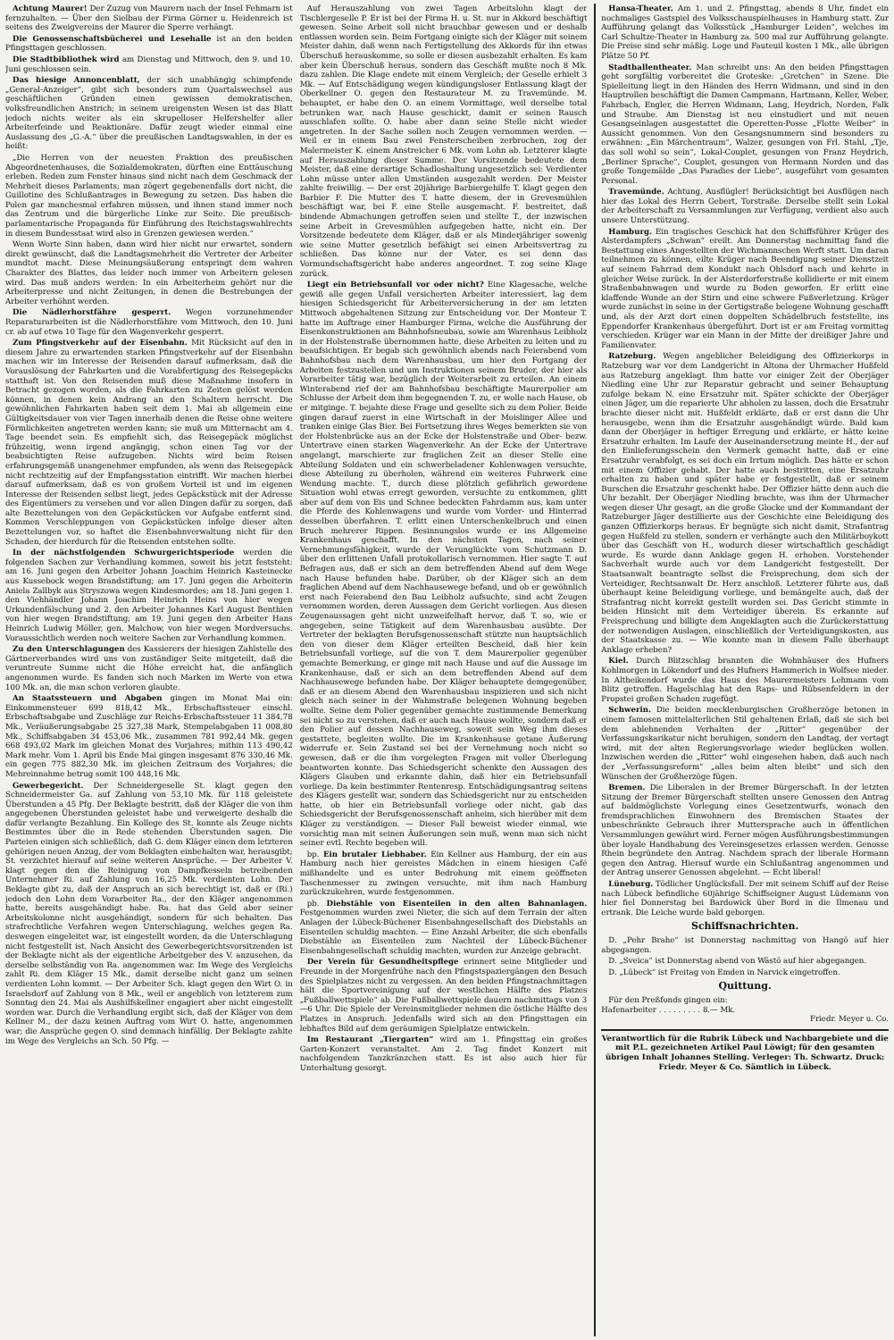Achtung Maurer! Der Zuzug von Maurern nach der Insel Fehmarn ist fernzuhalten. — Über den Sielbau der Firma Görner u. Heidenreich ist seitens des Zweigvereins der Maurer die Sperre verhängt.
Die Genossenschaftsbücherei und Lesehalle ist an den beiden Pfingsttagen geschlossen.
Die Stadtbibliothek wird am Dienstag und Mittwoch, den 9. und 10. Juni geschlossen sein.
Das hiesige Annoncenblatt, der sich unabhängig schimpfende „General-Anzeiger“, gibt sich besonders zum Quartalswechsel aus geschäftlichen Gründen einen gewissen demokratischen, volksfreundlichen Anstrich; in seinem ureigensten Wesen ist das Blatt jedoch nichts weiter als ein skrupelloser Helfershelfer aller Arbeiterfeinde und Reaktionäre. Dafür zeugt wieder einmal eine Auslassung des „G.-A.“ über die preußischen Landtagswahlen, in der es heißt:
„Die Herren von der neuesten Fraktion des preußischen Abgeordnetenhauses, die Sozialdemokraten, dürften eine Enttäuschung erleben. Reden zum Fenster hinaus sind nicht nach dem Geschmack der Mehrheit dieses Parlaments; man zögert gegebenenfalls dort nicht, die Guillotine des Schlußantrages in Bewegung zu setzen. Das haben die Polen gar manchesmal erfahren müssen, und ihnen stand immer noch das Zentrum und die bürgerliche Linke zur Seite. Die preußisch-parlamentarische Propaganda für Einführung des Reichstagswahlrechts in diesem Bundesstaat wird also in Grenzen gewiesen werden.“
Wenn Worte Sinn haben, dann wird hier nicht nur erwartet, sondern direkt gewünscht, daß die Landtagsmehrheit die Vertreter der Arbeiter mundtot macht. Diese Meinungsäußerung entspringt dem wahren Charakter des Blattes, das leider noch immer von Arbeitern gelesen wird. Das muß anders werden: In ein Arbeiterheim gehört nur die Arbeiterpresse und nicht Zeitungen, in denen die Bestrebungen der Arbeiter verhöhnt werden.
Die Nädlerhorstfähre gesperrt. Wegen vorzunehmender Reparaturarbeiten ist die Nädlerhorstfähre vom Mittwoch, den 10. Juni cr. ab auf etwa 10 Tage für den Wagenverkehr gesperrt.
Zum Pfingstverkehr auf der Eisenbahn. Mit Rücksicht auf den in diesem Jahre zu erwartenden starken Pfingstverkehr auf der Eisenbahn machen wir im Interesse der Reisenden darauf aufmerksam, daß die Vorauslösung der Fahrkarten und die Vorabfertigung des Reisegepäcks statthaft ist. Von den Reisenden muß diese Maßnahme insofern in Betracht gezogen worden, als die Fahrkarten zu Zeiten gelöst werden können, in denen kein Andrang an den Schaltern herrscht. Die gewöhnlichen Fahrkarten haben seit dem 1. Mai ab allgemein eine Gültigkeitsdauer von vier Tagen innerhalb denen die Reise ohne weitere Förmlichkeiten angetreten werden kann; sie muß um Mitternacht am 4. Tage beendet sein. Es empfiehlt sich, das Reisegepäck möglichst frühzeitig, wenn irgend angängig, schon einen Tag vor der beabsichtigten Reise aufzugeben. Nichts wird beim Reisen erfahrungsgemäß unangenehmer empfunden, als wenn das Reisegepäck nicht rechtzeitig auf der Empfangsstation eintrifft. Wir machen hierbei darauf aufmerksam, daß es von großem Vorteil ist und im eigenen Interesse der Reisenden selbst liegt, jedes Gepäckstück mit der Adresse des Eigentümers zu versehen und vor allen Dingen dafür zu sorgen, daß alte Bezettelungen von den Gepäckstücken vor Aufgabe entfernt sind. Kommen Verschleppungen von Gepäckstücken infolge dieser alten Bezettelungen vor, so haftet die Eisenbahnverwaltung nicht für den Schaden, der hierdurch für die Reisenden entstehen sollte.
In der nächstfolgenden Schwurgerichtsperiode werden die folgenden Sachen zur Verhandlung kommen, soweit bis jetzt feststeht: am 16. Juni gegen den Arbeiter Johann Joachim Heinrich Kasteinecke aus Kussebock wegen Brandstiftung; am 17. Juni gegen die Arbeiterin Aniela Zallbyk aus Stryszowa wegen Kindesmordes; am 18. Juni gegen 1. den Viehhändler Johann Joachim Heinrich Heins von hier wegen Urkundenfälschung und 2. den Arbeiter Johannes Karl August Benthien von hier wegen Brandstiftung; am 19. Juni gegen den Arbeiter Hans Heinrich Ludwig Möller, gen. Malchow, von hier wegen Mordversuchs. Voraussichtlich werden noch weitere Sachen zur Verhandlung kommen.
Zu den Unterschlagungen des Kassierers der hiesigen Zahlstelle des Gärtnerverbandes wird uns von zuständiger Seite mitgeteilt, daß die veruntreute Summe nicht die Höhe erreicht hat, die anfänglich angenommen wurde. Es fanden sich noch Marken im Werte von etwa 100 Mk. an, die man schon verloren glaubte.
An Staatssteuern und Abgaben gingen im Monat Mai ein: Einkommensteuer 699 818,42 Mk., Erbschaftssteuer einschl. Erbschaftsabgabe und Zuschläge zur Reichs-Erbschaftssteuer 11 384,78 Mk., Veräußerungsabgabe 25 327,38 Mark, Stempelabgaben 11 008,80 Mk., Schiffsabgaben 34 453,06 Mk., zusammen 781 992,44 Mk. gegen 668 493,02 Mark im gleichen Monat des Vorjahres; mithin 113 490,42 Mark mehr. Vom 1. April bis Ende Mai gingen insgesamt 876 330,46 Mk. ein gegen 775 882,30 Mk. im gleichen Zeitraum des Vorjahres; die Mehreinnahme betrug somit 100 448,16 Mk.
Gewerbegericht. Der Schneidergeselle St. klagt gegen den Schneidermeister Ga. auf Zahlung von 53,10 Mk. für 118 geleistete Überstunden a 45 Pfg. Der Beklagte bestritt, daß der Kläger die von ihm angegebenen Überstunden geleistet habe und verweigerte deshalb die dafür verlangte Bezahlung. Ein Kollege des St. konnte als Zeuge nichts Bestimmtes über die in Rede stehenden Überstunden sagen. Die Parteien einigen sich schließlich, daß G. dem Kläger einen dem letzteren gehörigen neuen Anzug, der vom Beklagten einbehalten war, herausgibt; St. verzichtet hierauf auf seine weiteren Ansprüche. — Der Arbeiter V. klagt gegen den die Reinigung von Dampfkesseln betreibenden Unternehmer Ri. auf Zahlung von 16,25 Mk. verdienten Lohn. Der Beklagte gibt zu, daß der Anspruch an sich berechtigt ist, daß er (Ri.) jedoch den Lohn dem Vorarbeiter Ra., der den Kläger angenommen hatte, bereits ausgehändigt habe. Ra. hat das Geld aber seiner Arbeitskolonne nicht ausgehändigt, sondern für sich behalten. Das strafrechtliche Verfahren wegen Unterschlagung, welches gegen Ra. deswegen eingeleitet war, ist eingestellt worden, da die Unterschlagung nicht festgestellt ist. Nach Ansicht des Gewerbegerichtsvorsitzenden ist der Beklagte nicht als der eigentliche Arbeitgeber des V. anzusehen, da derselbe selbständig von Ra. angenommen war. Im Wege des Vergleichs zahlt Ri. dem Kläger 15 Mk., damit derselbe nicht ganz um seinen verdienten Lohn kommt. — Der Arbeiter Sch. klagt gegen den Wirt O. in Israelsdorf auf Zahlung von 8 Mk., weil er angeblich von letzterem zum Sonntag den 24. Mai als Aushilfskellner engagiert aber nicht eingestellt worden war. Durch die Verhandlung ergibt sich, daß der Kläger von dem Kellner M., der dazu keinen Auftrag vom Wirt O. hatte, angenommen war; die Ansprüche gegen O. sind demnach hinfällig. Der Beklagte zahlte im Wege des Vergleichs an Sch. 50 Pfg. —
Auf Herauszahlung von zwei Tagen Arbeitslohn klagt der Tischlergeselle P. Er ist bei der Firma H. u. St. nur in Akkord beschäftigt gewesen. Seine Arbeit soll nicht brauchbar gewesen und er deshalb entlassen worden sein. Beim Fortgang einigte sich der Kläger mit seinem Meister dahin, daß wenn nach Fertigstellung des Akkords für ihn etwas Überschuß herauskomme, so solle er diesen ausbezahlt erhalten. Es kam aber kein Überschuß heraus, sondern das Geschäft mußte noch 8 Mk. dazu zahlen. Die Klage endete mit einem Vergleich; der Geselle erhielt 3 Mk. — Auf Entschädigung wegen kündigungsloser Entlassung klagt der Oberkellner O. gegen den Restaurateur M. zu Travemünde. M. behauptet, er habe den O. an einem Vormittage, weil derselbe total betrunken war, nach Hause geschickt, damit er seinen Rausch ausschlafen sollte. O. habe aber dann seine Stelle nicht wieder angetreten. In der Sache sollen noch Zeugen vernommen werden. — Weil er in einem Bau zwei Fensterscheiben zerbrochen, zog der Malermeister K. einem Anstreicher 6 Mk. vom Lohn ab. Letzterer klagte auf Herauszahlung dieser Summe. Der Vorsitzende bedeutete dem Meister, daß eine derartige Schadloshaltung ungesetzlich sei: Verdienter Lohn müsse unter allen Umständen ausgezahlt werden. Der Meister zahlte freiwillig. — Der erst 20jährige Barbiergehilfe T. klagt gegen den Barbier F. Die Mutter des T. hatte diesem, der in Grevesmühlen beschäftigt war, bei F. eine Stelle ausgemacht. F. bestreitet, daß bindende Abmachungen getroffen seien und stellte T., der inzwischen seine Arbeit in Grevesmühlen aufgegeben hatte, nicht ein. Der Vorsitzende bedeutete dem Kläger, daß er als Minderjähriger sowenig wie seine Mutter gesetzlich befähigt sei einen Arbeitsvertrag zu schließen. Das könne nur der Vater, es sei denn das Vormundschaftsgericht habe anderes angeordnet. T. zog seine Klage zurück.
Liegt ein Betriebsunfall vor oder nicht? Eine Klagesache, welche gewiß alle gegen Unfall versicherten Arbeiter interessiert, lag dem hiesigen Schiedsgericht für Arbeiterversicherung in der am letzten Mittwoch abgehaltenen Sitzung zur Entscheidung vor. Der Monteur T. hatte im Auftrage einer Hamburger Firma, welche die Ausführung der Eisenkonstruktionen am Bahnhofsneubau, sowie am Warenhaus Leibholz in der Holstenstraße übernommen hatte, diese Arbeiten zu leiten und zu beaufsichtigen. Er begab sich gewöhnlich abends nach Feierabend vom Bahnhofsbau nach dem Warenhausbau, um hier den Fortgang der Arbeiten festzustellen und um Instruktionen seinem Bruder, der hier als Vorarbeiter tätig war, bezüglich der Weiterarbeit zu erteilen. An einem Winterabend rief der am Bahnhofsbau beschäftigte Maurerpolier am Schlusse der Arbeit dem ihm begegnenden T. zu, er wolle nach Hause, ob er mitginge. T. bejahte diese Frage und gesellte sich zu dem Polier. Beide gingen darauf zuerst in eine Wirtschaft in der Moislinger Allee und tranken einige Glas Bier. Bei Fortsetzung ihres Weges bemerkten sie von der Holstenbrücke aus an der Ecke der Holstenstraße und Ober- bezw. Untertrave einen starken Wagenverkehr. An der Ecke der Untertrave angelangt, marschierte zur fraglichen Zeit an dieser Stelle eine Abteilung Soldaten und ein schwerbeladener Kohlenwagen versuchte, diese Abteilung zu überholen, während ein weiteres Fuhrwerk eine Wendung machte. T., durch diese plötzlich gefährlich gewordene Situation wohl etwas erregt geworden, versuchte zu entkommen, glitt aber auf dem von Eis und Schnee bedeckten Fahrdamm aus, kam unter die Pferde des Kohlenwagens und wurde vom Vorder- und Hinterrad desselben überfahren. T. erlitt einen Unterschenkelbruch und einen Bruch mehrerer Rippen. Besinnungslos wurde er ins Allgemeine Krankenhaus geschafft. In den nächsten Tagen, nach seiner Vernehmungsfähigkeit, wurde der Verunglückte vom Schutzmann D. über den erlittenen Unfall protokollarisch vernommen. Hier sagte T. auf Befragen aus, daß er sich an dem betreffenden Abend auf dem Wege nach Hause befunden habe. Darüber, ob der Kläger sich an dem fraglichen Abend auf dem Nachhausewege befand, und ob er gewöhnlich erst nach Feierabend den Bau Leibholz aufsuchte, sind acht Zeugen vernommen worden, deren Aussagen dem Gericht vorliegen. Aus diesen Zeugenaussagen geht nicht unzweifelhaft hervor, daß T. so, wie er angegeben, seine Tätigkeit auf dem Warenhausbau ausübte. Der Vertreter der beklagten Berufsgenossenschaft stützte nun hauptsächlich den von dieser dem Kläger erteilten Bescheid, daß hier kein Betriebsunfall vorliege, auf die von T. dem Maurerpolier gegenüber gemachte Bemerkung, er ginge mit nach Hause und auf die Aussage im Krankenhause, daß er sich an dem betreffenden Abend auf dem Nachhausewege befunden habe. Der Kläger behauptete demgegenüber, daß er an diesem Abend den Warenhausbau inspizieren und sich nicht gleich nach seiner in der Wahmstraße belegenen Wohnung begeben wollte. Seine dem Polier gegenüber gemachte zustimmende Bemerkung sei nicht so zu verstehen, daß er auch nach Hause wollte, sondern daß er den Polier auf dessen Nachhauseweg, soweit sein Weg ihm dieses gestattete, begleiten wollte. Die im Krankenhause getane Äußerung widerrufe er. Sein Zustand sei bei der Vernehmung noch nicht so gewesen, daß er die ihm vorgelegten Fragen mit voller Überlegung beantworten konnte. Das Schiedsgericht schenkte den Aussagen des Klägers Glauben und erkannte dahin, daß hier ein Betriebsunfall vorliege. Da kein bestimmter Rentenresp. Entschädigungsantrag seitens des Klägers gestellt war, sondern das Schiedsgericht nur zu entscheiden hatte, ob hier ein Betriebsunfall vorliege oder nicht, gab das Schiedsgericht der Berufsgenossenschaft anheim, sich hierüber mit dem Kläger zu verständigen. — Dieser Fall beweist wieder einmal, wie vorsichtig man mit seinen Äußerungen sein muß, wenn man sich nicht seiner evtl. Rechte begeben will.
bp. Ein brutaler Liebhaber. Ein Kellner aus Hamburg, der ein aus Hamburg nach hier gereistes Mädchen in einem hiesigen Café mißhandelte und es unter Bedrohung mit einem geöffneten Taschenmesser zu zwingen versuchte, mit ihm nach Hamburg zurückzukehren, wurde festgenommen.
pb. Diebstähle von Eisenteilen in den alten Bahnanlagen. Festgenommen wurden zwei Nieter, die sich auf dem Terrain der alten Anlagen der Lübeck-Büchener Eisenbahngesellschaft des Diebstahls an Eisenteilen schuldig machten. — Eine Anzahl Arbeiter, die sich ebenfalls Diebstähle an Eisenteilen zum Nachteil der Lübeck-Büchener Eisenbahngesellschaft schuldig machten, wurden zur Anzeige gebracht.
Der Verein für Gesundheitspflege erinnert seine Mitglieder und Freunde in der Morgenfrühe nach den Pfingstspaziergängen den Besuch des Spielplatzes nicht zu vergessen. An den beiden Pfingstnachmittagen hält die Sportvereinigung auf der westlichen Hälfte des Platzes „Fußballwettspiele“ ab. Die Fußballwettspiele dauern nachmittags von 3—6 Uhr. Die Spiele der Vereinsmitglieder nehmen die östliche Hälfte des Platzes in Anspruch. Jedenfalls wird sich an den Pfingsttagen ein lebhaftes Bild auf dem geräumigen Spielplatze entwickeln.
Im Restaurant „Tiergarten“ wird am 1. Pfingsttag ein großes Garten-Konzert veranstaltet. Am 2. Tag findet Konzert mit nachfolgendem Tanzkränzchen statt. Es ist also auch hier für Unterhaltung gesorgt.
Hansa-Theater. Am 1. und 2. Pfingsttag, abends 8 Uhr, findet ein nochmaliges Gastspiel des Volksschauspielhauses in Hamburg statt. Zur Aufführung gelangt das Volksstück „Hamburger Leiden“, welches im Carl Schultze-Theater in Hamburg za. 500 mal zur Aufführung gelangte. Die Preise sind sehr mäßig. Loge und Fauteuil kosten 1 Mk., alle übrigen Plätze 50 Pf.
Stadthallentheater. Man schreibt uns: An den beiden Pfingsttagen geht sorgfältig vorbereitet die Groteske: „Gretchen“ in Szene. Die Spielleitung liegt in den Händen des Herrn Widmann, und sind in den Hauptrollen beschäftigt die Damen Campmann, Hartmann, Keller, Weber, Fahrbach, Engler, die Herren Widmann, Lang, Heydrich, Norden, Falk und Straube. Am Dienstag ist neu einstudiert und mit neuen Gesangseinlagen ausgestattet die Operetten-Posse „Flotte Weiber“ in Aussicht genommen. Von den Gesangsnummern sind besonders zu erwähnen: „Ein Märchentraum“, Walzer, gesungen von Frl. Stahl, „Tje, das soll wohl so sein“, Lokal-Couplet, gesungen von Franz Heydrich, „Berliner Sprache“, Couplet, gesungen von Hermann Norden und das große Tongemälde „Das Paradies der Liebe“, ausgeführt vom gesamten Personal.
Travemünde. Achtung, Ausflügler! Berücksichtigt bei Ausflügen nach hier das Lokal des Herrn Gebert, Torstraße. Derselbe stellt sein Lokal der Arbeiterschaft zu Versammlungen zur Verfügung, verdient also auch unsere Unterstützung.
Hamburg. Ein tragisches Geschick hat den Schiffsführer Krüger des Alsterdampfers „Schwan“ ereilt. Am Donnerstag nachmittag fand die Bestattung eines Angestellten der Wichmannschen Werft statt. Um daran teilnehmen zu können, eilte Krüger nach Beendigung seiner Dienstzeit auf seinem Fahrrad dem Kondukt nach Ohlsdorf nach und kehrte in gleicher Weise zurück. In der Alsterdorferstraße kollidierte er mit einem Straßenbahnwagen und wurde zu Boden geworfen. Er erlitt eine klaffende Wunde an der Stirn und eine schwere Fußverletzung. Krüger wurde zunächst in seine in der Gertigstraße belegene Wohnung geschafft und, als der Arzt dort einen doppelten Schädelbruch feststellte, ins Eppendorfer Krankenhaus übergeführt. Dort ist er am Freitag vormittag verschieden. Krüger war ein Mann in der Mitte der dreißiger Jahre und Familienvater.
Ratzeburg. Wegen angeblicher Beleidigung des Offizierkorps in Ratzeburg war vor dem Landgericht in Altona der Uhrmacher Hußfeld aus Ratzeburg angeklagt. Ihm hatte vor einiger Zeit der Oberjäger Niedling eine Uhr zur Reparatur gebracht und seiner Behauptung zufolge bekam N. eine Ersatzuhr mit. Später schickte der Oberjäger einen Jäger, um die reparierte Uhr abholen zu lassen, doch die Ersatzuhr brachte dieser nicht mit. Hußfeldt erklärte, daß er erst dann die Uhr herausgebe, wenn ihm die Ersatzuhr ausgehändigt würde. Bald kam dann der Oberjäger in heftiger Erregung und erklärte, er hätte keine Ersatzuhr erhalten. Im Laufe der Auseinandersetzung meinte H., der auf den Einlieferungsschein den Vermerk gemacht hatte, daß er eine Ersatzuhr verabfolgt, es sei doch ein Irrtum möglich. Das hätte er schon mit einem Offizier gehabt. Der hatte auch bestritten, eine Ersatzuhr erhalten zu haben und später habe er festgestellt, daß er seinem Burschen die Ersatzuhr geschenkt habe. Der Offizier hätte denn auch die Uhr bezahlt. Der Oberjäger Niedling brachte, was ihm der Uhrmacher wegen dieser Uhr gesagt, an die große Glocke und der Kommandant der Ratzeburger Jäger destillierte aus der Geschichte eine Beleidigung des ganzen Offizierkorps heraus. Er begnügte sich nicht damit, Strafantrag gegen Hußfeld zu stellen, sondern er verhängte auch den Militärboykott über das Geschäft von H., wodurch dieser wirtschaftlich geschädigt wurde. Es wurde dann Anklage gegen H. erhoben. Vorstehender Sachverhalt wurde auch vor dem Landgericht festgestellt. Der Staatsanwalt beantragte selbst die Freisprechung, dem sich der Verteidiger, Rechtsanwalt Dr. Herz anschloß. Letzterer führte aus, daß überhaupt keine Beleidigung vorliege, und bemängelte auch, daß der Strafantrag nicht korrekt gestellt worden sei. Das Gericht stimmte in beiden Hinsicht mit dem Verteidiger überein. Es erkannte auf Freisprechung und billigte dem Angeklagten auch die Zurückerstattung der notwendigen Auslagen, einschließlich der Verteidigungskosten, aus der Staatskasse zu. — Wie konnte man in diesem Falle überhaupt Anklage erheben?
Kiel. Durch Blitzschlag brannten die Wohnhäuser des Hufners Kohlmorgen in Lökendorf und des Hufners Hammerich in Wolfsee nieder. In Altheikendorf wurde das Haus des Maurermeisters Lehmann vom Blitz getroffen. Hagelschlag hat den Raps- und Rübsenfeldern in der Propstei großen Schaden zugefügt.
Schwerin. Die beiden mecklenburgischen Großherzöge betonen in einem famosen mittelalterlichen Stil gehaltenen Erlaß, daß sie sich bei dem ablehnenden Verhalten der „Ritter“ gegenüber der Verfassungskarikatur nicht beruhigen, sondern den Landtag, der vertagt wird, mit der alten Regierungsvorlage wieder beglücken wollen. Inzwischen werden die „Ritter“ wohl eingesehen haben, daß auch nach der „Verfassungsreform“ „alles beim alten bleibt“ und sich den Wünschen der Großherzöge fügen.
Bremen. Die Liberalen in der Bremer Bürgerschaft. In der letzten Sitzung der Bremer Bürgerschaft stellten unsere Genossen den Antrag auf baldmöglichste Vorlegung eines Gesetzentwurfs, wonach den fremdsprachlichen Einwohnern des Bremischen Staates der unbeschränkte Gebrauch ihrer Muttersprache auch in öffentlichen Versammlungen gewährt wird. Ferner mögen Ausführungsbestimmungen über loyale Handhabung des Vereinsgesetzes erlassen werden. Genosse Rhein begründete den Antrag. Nachdem sprach der liberale Hormann gegen den Antrag. Hierauf wurde ein Schlußantrag angenommen und der Antrag unserer Genossen abgelehnt. — Echt liberal!
Lüneburg. Tödlicher Unglücksfall. Der mit seinem Schiff auf der Reise nach Lübeck befindliche 60jährige Schiffseigner August Lüdemann von hier fiel Donnerstag bei Bardowick über Bord in die Ilmenau und ertrank. Die Leiche wurde bald geborgen.
Schiffsnachrichten.
D. „Pehr Brahe“ ist Donnerstag nachmittag von Hangö auf hier abgegangen.
D. „Sveica“ ist Donnerstag abend von Wästö auf hier abgegangen.
D. „Lübeck“ ist Freitag von Emden in Narvick eingetroffen.
Quittung.
Für den Preßfonds gingen ein:
Hafenarbeiter . . . . . . . . . 8.— Mk.
Friedr. Meyer u. Co.
Verantwortlich für die Rubrik Lübeck und Nachbargebiete und die mit P.L. gezeichneten Artikel Paul Löwigt; für den gesamten übrigen Inhalt Johannes Stelling. Verleger: Th. Schwartz. Druck: Friedr. Meyer & Co. Sämtlich in Lübeck.